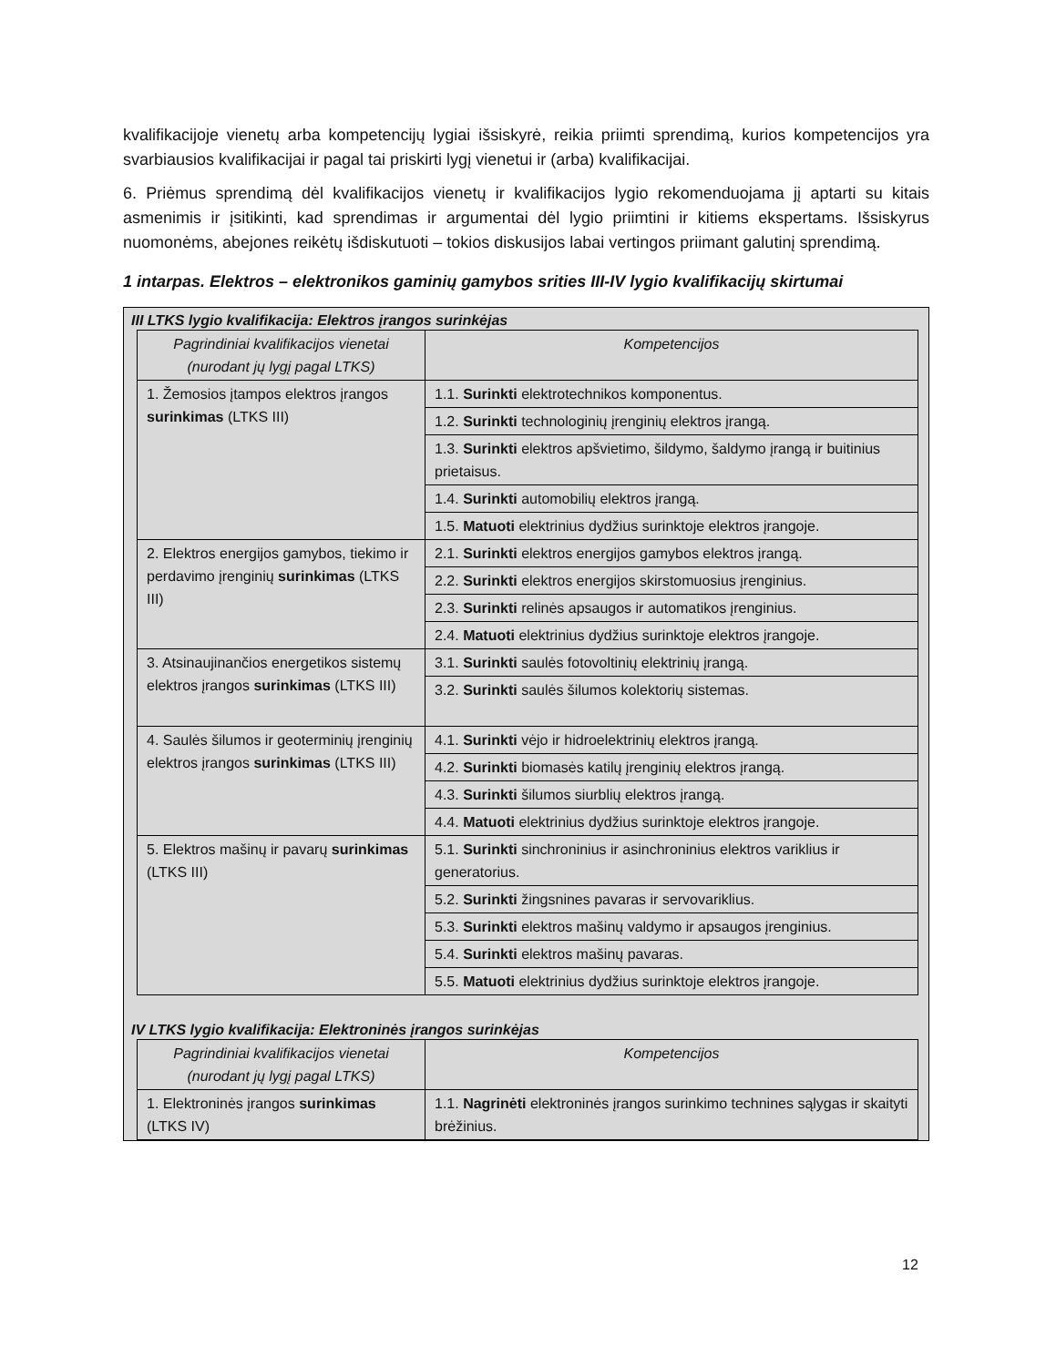kvalifikacijoje vienetų arba kompetencijų lygiai išsiskyrė, reikia priimti sprendimą, kurios kompetencijos yra svarbiausios kvalifikacijai ir pagal tai priskirti lygį vienetui ir (arba) kvalifikacijai.
6. Priėmus sprendimą dėl kvalifikacijos vienetų ir kvalifikacijos lygio rekomenduojama jį aptarti su kitais asmenimis ir įsitikinti, kad sprendimas ir argumentai dėl lygio priimtini ir kitiems ekspertams. Išsiskyrus nuomonėms, abejones reikėtų išdiskutuoti – tokios diskusijos labai vertingos priimant galutinį sprendimą.
1 intarpas. Elektros – elektronikos gaminių gamybos srities III-IV lygio kvalifikacijų skirtumai
III LTKS lygio kvalifikacija: Elektros įrangos surinkėjas
| Pagrindiniai kvalifikacijos vienetai (nurodant jų lygį pagal LTKS) | Kompetencijos |
| --- | --- |
| 1. Žemosios įtampos elektros įrangos surinkimas (LTKS III) | 1.1. Surinkti elektrotechnikos komponentus. |
| | 1.2. Surinkti technologinių įrenginių elektros įrangą. |
| | 1.3. Surinkti elektros apšvietimo, šildymo, šaldymo įrangą ir buitinius prietaisus. |
| | 1.4. Surinkti automobilių elektros įrangą. |
| | 1.5. Matuoti elektrinius dydžius surinktoje elektros įrangoje. |
| 2. Elektros energijos gamybos, tiekimo ir perdavimo įrenginių surinkimas (LTKS III) | 2.1. Surinkti elektros energijos gamybos elektros įrangą. |
| | 2.2. Surinkti elektros energijos skirstomuosius įrenginius. |
| | 2.3. Surinkti relinės apsaugos ir automatikos įrenginius. |
| | 2.4. Matuoti elektrinius dydžius surinktoje elektros įrangoje. |
| 3. Atsinaujinančios energetikos sistemų elektros įrangos surinkimas (LTKS III) | 3.1. Surinkti saulės fotovoltinių elektrinių įrangą. |
| | 3.2. Surinkti saulės šilumos kolektorių sistemas. |
| 4. Saulės šilumos ir geoterminių įrenginių elektros įrangos surinkimas (LTKS III) | 4.1. Surinkti vėjo ir hidroelektrinių elektros įrangą. |
| | 4.2. Surinkti biomasės katilų įrenginių elektros įrangą. |
| | 4.3. Surinkti šilumos siurblių elektros įrangą. |
| | 4.4. Matuoti elektrinius dydžius surinktoje elektros įrangoje. |
| 5. Elektros mašinų ir pavarų surinkimas (LTKS III) | 5.1. Surinkti sinchroninius ir asinchroninius elektros variklius ir generatorius. |
| | 5.2. Surinkti žingsnines pavaras ir servovariklius. |
| | 5.3. Surinkti elektros mašinų valdymo ir apsaugos įrenginius. |
| | 5.4. Surinkti elektros mašinų pavaras. |
| | 5.5. Matuoti elektrinius dydžius surinktoje elektros įrangoje. |
IV LTKS lygio kvalifikacija: Elektroninės įrangos surinkėjas
| Pagrindiniai kvalifikacijos vienetai (nurodant jų lygį pagal LTKS) | Kompetencijos |
| --- | --- |
| 1. Elektroninės įrangos surinkimas (LTKS IV) | 1.1. Nagrinėti elektroninės įrangos surinkimo technines sąlygas ir skaityti brėžinius. |
12